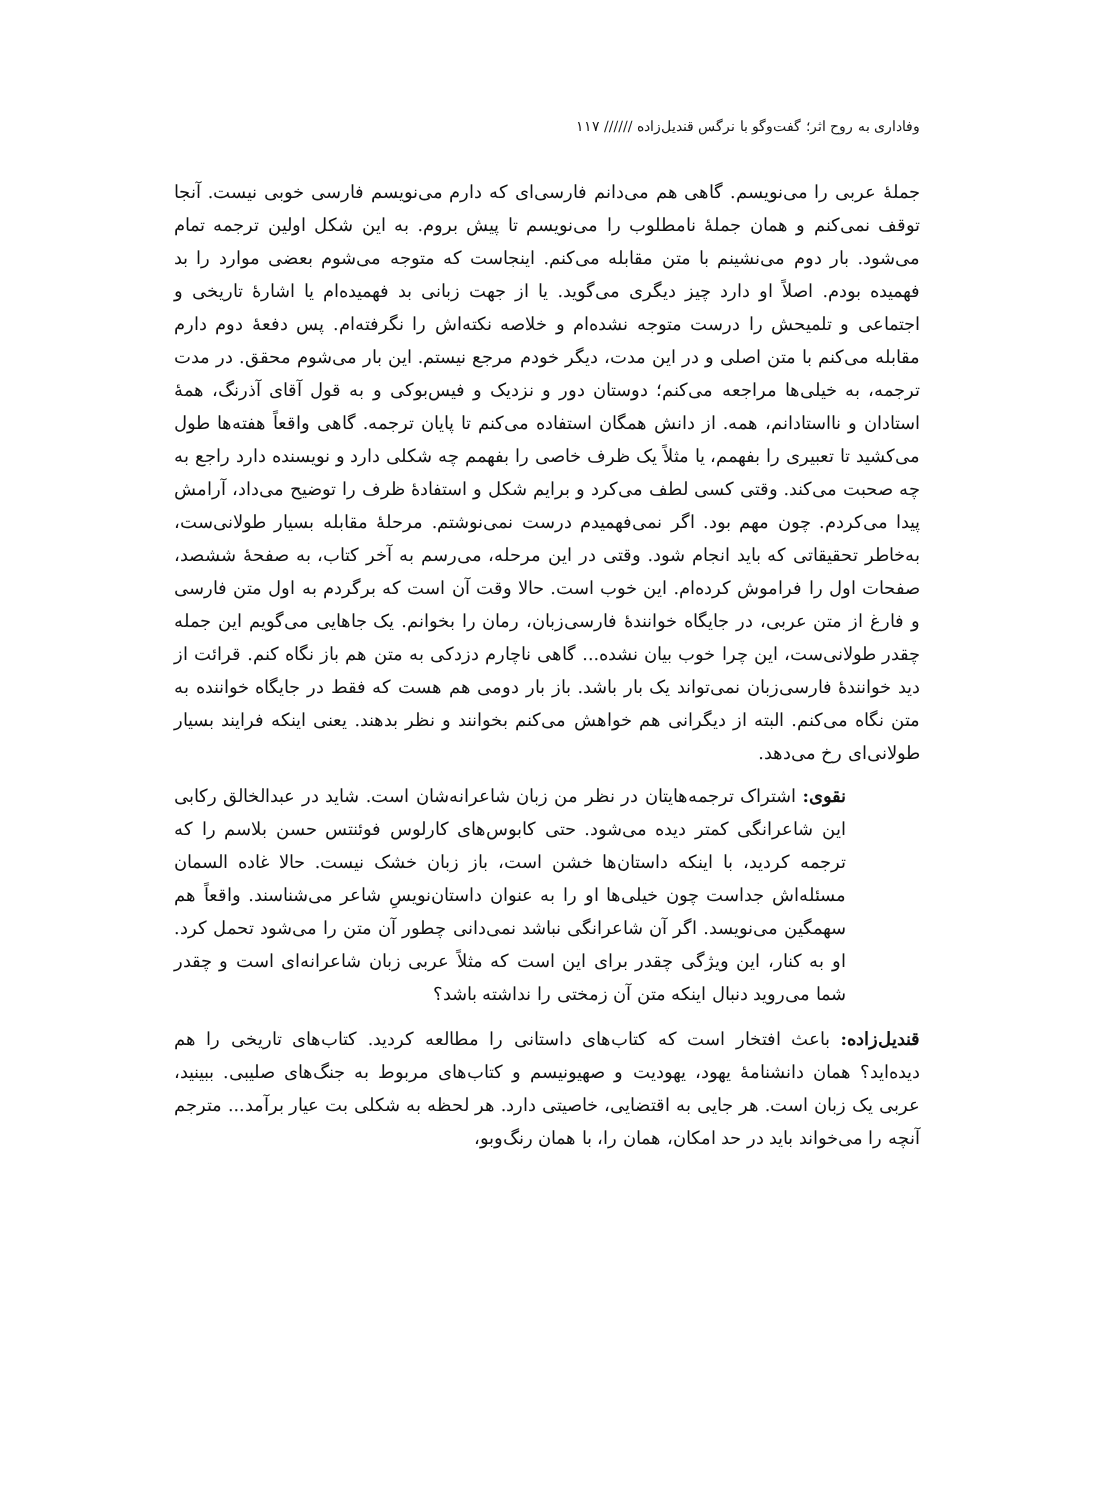وفاداری به روح اثر؛ گفت‌وگو با نرگس قندیل‌زاده ////// ۱۱۷
جملهٔ عربی را می‌نویسم. گاهی هم می‌دانم فارسی‌ای که دارم می‌نویسم فارسی خوبی نیست. آنجا توقف نمی‌کنم و همان جملهٔ نامطلوب را می‌نویسم تا پیش بروم. به این شکل اولین ترجمه تمام می‌شود. بار دوم می‌نشینم با متن مقابله می‌کنم. اینجاست که متوجه می‌شوم بعضی موارد را بد فهمیده بودم. اصلاً او دارد چیز دیگری می‌گوید. یا از جهت زبانی بد فهمیده‌ام یا اشارهٔ تاریخی و اجتماعی و تلمیحش را درست متوجه نشده‌ام و خلاصه نکته‌اش را نگرفته‌ام. پس دفعهٔ دوم دارم مقابله می‌کنم با متن اصلی و در این مدت، دیگر خودم مرجع نیستم. این بار می‌شوم محقق. در مدت ترجمه، به خیلی‌ها مراجعه می‌کنم؛ دوستان دور و نزدیک و فیس‌بوکی و به قول آقای آذرنگ، همهٔ استادان و نااستادانم، همه. از دانش همگان استفاده می‌کنم تا پایان ترجمه. گاهی واقعاً هفته‌ها طول می‌کشید تا تعبیری را بفهمم، یا مثلاً یک ظرف خاصی را بفهمم چه شکلی دارد و نویسنده دارد راجع به چه صحبت می‌کند. وقتی کسی لطف می‌کرد و برایم شکل و استفادهٔ ظرف را توضیح می‌داد، آرامش پیدا می‌کردم. چون مهم بود. اگر نمی‌فهمیدم درست نمی‌نوشتم. مرحلهٔ مقابله بسیار طولانی‌ست، به‌خاطر تحقیقاتی که باید انجام شود. وقتی در این مرحله، می‌رسم به آخر کتاب، به صفحهٔ ششصد، صفحات اول را فراموش کرده‌ام. این خوب است. حالا وقت آن است که برگردم به اول متن فارسی و فارغ از متن عربی، در جایگاه خوانندهٔ فارسی‌زبان، رمان را بخوانم. یک جاهایی می‌گویم این جمله چقدر طولانی‌ست، این چرا خوب بیان نشده... گاهی ناچارم دزدکی به متن هم باز نگاه کنم. قرائت از دید خوانندهٔ فارسی‌زبان نمی‌تواند یک بار باشد. باز بار دومی هم هست که فقط در جایگاه خواننده به متن نگاه می‌کنم. البته از دیگرانی هم خواهش می‌کنم بخوانند و نظر بدهند. یعنی اینکه فرایند بسیار طولانی‌ای رخ می‌دهد.
نقوی: اشتراک ترجمه‌هایتان در نظر من زبان شاعرانه‌شان است. شاید در عبدالخالق رکابی این شاعرانگی کمتر دیده می‌شود. حتی کابوس‌های کارلوس فوئنتس حسن بلاسم را که ترجمه کردید، با اینکه داستان‌ها خشن است، باز زبان خشک نیست. حالا غاده السمان مسئله‌اش جداست چون خیلی‌ها او را به عنوان داستان‌نویسِ شاعر می‌شناسند. واقعاً هم سهمگین می‌نویسد. اگر آن شاعرانگی نباشد نمی‌دانی چطور آن متن را می‌شود تحمل کرد. او به کنار، این ویژگی چقدر برای این است که مثلاً عربی زبان شاعرانه‌ای است و چقدر شما می‌روید دنبال اینکه متن آن زمختی را نداشته باشد؟
قندیل‌زاده: باعث افتخار است که کتاب‌های داستانی را مطالعه کردید. کتاب‌های تاریخی را هم دیده‌اید؟ همان دانشنامهٔ یهود، یهودیت و صهیونیسم و کتاب‌های مربوط به جنگ‌های صلیبی. ببینید، عربی یک زبان است. هر جایی به اقتضایی، خاصیتی دارد. هر لحظه به شکلی بت عیار برآمد... مترجم آنچه را می‌خواند باید در حد امکان، همان را، با همان رنگ‌وبو،